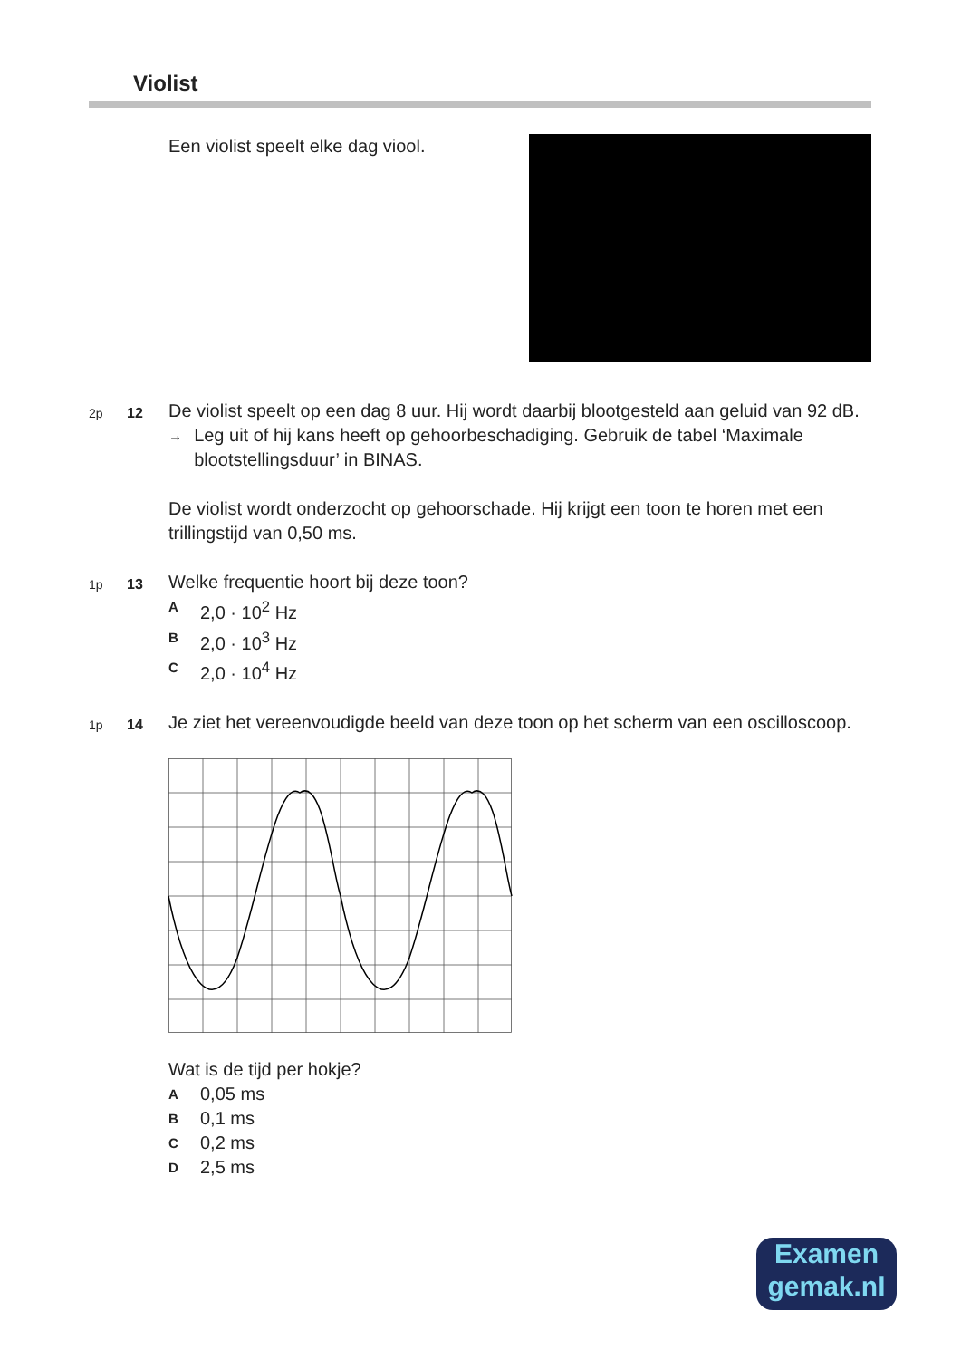Violist
Een violist speelt elke dag viool.
2p 12
De violist speelt op een dag 8 uur. Hij wordt daarbij blootgesteld aan geluid van 92 dB.
→ Leg uit of hij kans heeft op gehoorbeschadiging. Gebruik de tabel ‘Maximale blootstellingsduur’ in BINAS.
De violist wordt onderzocht op gehoorschade. Hij krijgt een toon te horen met een trillingstijd van 0,50 ms.
1p 13
Welke frequentie hoort bij deze toon?
A 2,0 · 10<sup>2</sup> Hz
B 2,0 · 10<sup>3</sup> Hz
C 2,0 · 10<sup>4</sup> Hz
1p 14
Je ziet het vereenvoudigde beeld van deze toon op het scherm van een oscilloscoop. Wat is de tijd per hokje?
A 0,05 ms
B 0,1 ms
C 0,2 ms
D 2,5 ms
Examen
gemak.nl